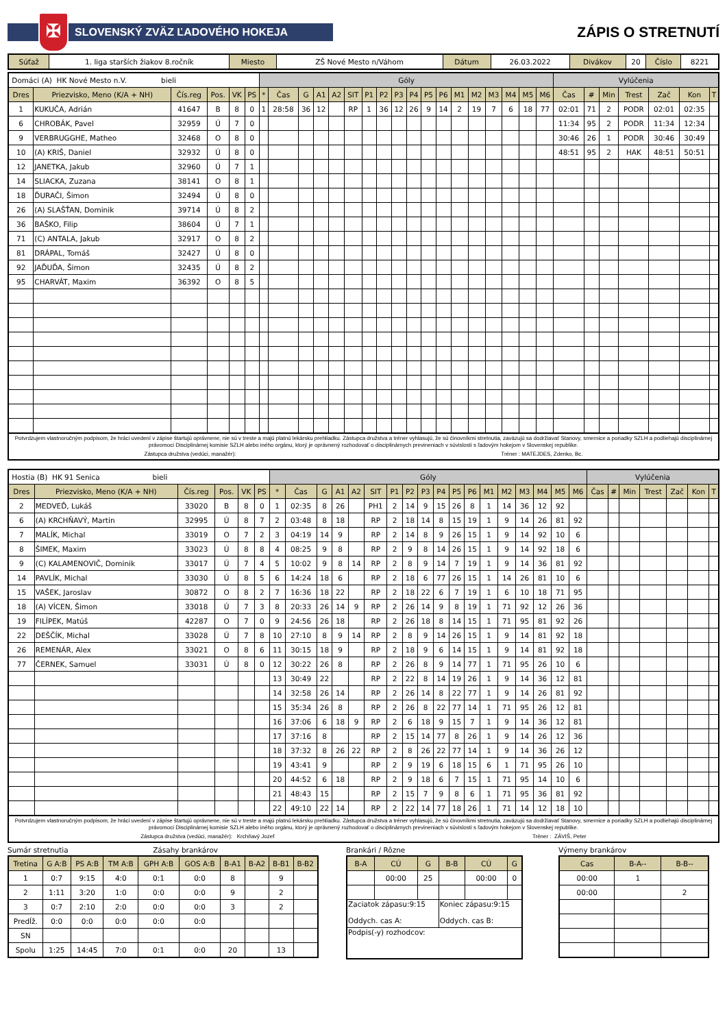✠
SLOVENSKÝ ZVÄZ ĽADOVÉHO HOKEJA
ZÁPIS O STRETNUTÍ
| Súťaž | 1. liga starších žiakov 8.ročník | Miesto | ZŠ Nové Mesto n/Váhom | Dátum | 26.03.2022 | Divákov | 20 | Číslo | 8221 |
| Domáci (A) HK Nové Mesto n.V. bieli | | | | | | Góly | | | | | | | | | | | | | | | | | | Vylúčenia | | | | | | |
| Dres | Priezvisko, Meno (K/A + NH) | Čís.reg | Pos. | VK | PS | * | Čas | G | A1 | A2 | SIT | P1 | P2 | P3 | P4 | P5 | P6 | M1 | M2 | M3 | M4 | M5 | M6 | Čas | # | Min | Trest | Zač | Kon | T |
| 1 | KUKUČA, Adrián | 41647 | B | 8 | 0 | 1 | 28:58 | 36 | 12 | | RP | 1 | 36 | 12 | 26 | 9 | 14 | 2 | 19 | 7 | 6 | 18 | 77 | 02:01 | 71 | 2 | PODR | 02:01 | 02:35 | |
| 6 | CHROBÁK, Pavel | 32959 | Ú | 7 | 0 | | | | | | | | | | | | | | | | | | | 11:34 | 95 | 2 | PODR | 11:34 | 12:34 | |
| 9 | VERBRUGGHE, Matheo | 32468 | O | 8 | 0 | | | | | | | | | | | | | | | | | | | 30:46 | 26 | 1 | PODR | 30:46 | 30:49 | |
| 10 | (A) KRIŠ, Daniel | 32932 | Ú | 8 | 0 | | | | | | | | | | | | | | | | | | | 48:51 | 95 | 2 | HAK | 48:51 | 50:51 | |
| 12 | JANETKA, Jakub | 32960 | Ú | 7 | 1 | | | | | | | | | | | | | | | | | | | | | | | | | |
| 14 | SLIACKA, Zuzana | 38141 | O | 8 | 1 | | | | | | | | | | | | | | | | | | | | | | | | | |
| 18 | ĎURAČI, Šimon | 32494 | Ú | 8 | 0 | | | | | | | | | | | | | | | | | | | | | | | | | |
| 26 | (A) SLAŠŤAN, Dominik | 39714 | Ú | 8 | 2 | | | | | | | | | | | | | | | | | | | | | | | | | |
| 36 | BAŠKO, Filip | 38604 | Ú | 7 | 1 | | | | | | | | | | | | | | | | | | | | | | | | | |
| 71 | (C) ANTALA, Jakub | 32917 | O | 8 | 2 | | | | | | | | | | | | | | | | | | | | | | | | | |
| 81 | DRÁPAL, Tomáš | 32427 | Ú | 8 | 0 | | | | | | | | | | | | | | | | | | | | | | | | | |
| 92 | JAĎUĎA, Šimon | 32435 | Ú | 8 | 2 | | | | | | | | | | | | | | | | | | | | | | | | | |
| 95 | CHARVÁT, Maxim | 36392 | O | 8 | 5 | | | | | | | | | | | | | | | | | | | | | | | | | |
Potvrdzujem vlastnoručným podpisom, že hráci uvedení v zápise štartujú oprávnene, nie sú v treste a majú platnú lekársku prehliadku. Zástupca družstva a tréner vyhlasujú, že sú činovníkmi stretnutia, zaväzujú sa dodržiavať Stanovy, smernice a poriadky SZLH a podliehajú disciplinárnej právomoci Disciplinárnej komisie SZLH alebo iného orgánu, ktorý je oprávnený rozhodovať o disciplinárnych previneniach v súvislosti s ľadovým hokejom v Slovenskej republike.
Zástupca družstva (vedúci, manažér): Tréner : MATEJDES, Zdenko, Bc.
| Hostia (B) HK 91 Senica bieli | | | | | | Góly | | | | | | | | | | | | | | | | | | Vylúčenia | | | | | | |
| Dres | Priezvisko, Meno (K/A + NH) | Čís.reg | Pos. | VK | PS | * | Čas | G | A1 | A2 | SIT | P1 | P2 | P3 | P4 | P5 | P6 | M1 | M2 | M3 | M4 | M5 | M6 | Čas | # | Min | Trest | Zač | Kon | T |
| 2 | MEDVEĎ, Lukáš | 33020 | B | 8 | 0 | 1 | 02:35 | 8 | 26 | | PH1 | 2 | 14 | 9 | 15 | 26 | 8 | 1 | 14 | 36 | 12 | 92 | | | | | | | | |
| 6 | (A) KRCHŇAVÝ, Martin | 32995 | Ú | 8 | 7 | 2 | 03:48 | 8 | 18 | | RP | 2 | 18 | 14 | 8 | 15 | 19 | 1 | 9 | 14 | 26 | 81 | 92 | | | | | | | |
| 7 | MALÍK, Michal | 33019 | O | 7 | 2 | 3 | 04:19 | 14 | 9 | | RP | 2 | 14 | 8 | 9 | 26 | 15 | 1 | 9 | 14 | 92 | 10 | 6 | | | | | | | |
| 8 | ŠIMEK, Maxim | 33023 | Ú | 8 | 8 | 4 | 08:25 | 9 | 8 | | RP | 2 | 9 | 8 | 14 | 26 | 15 | 1 | 9 | 14 | 92 | 18 | 6 | | | | | | | |
| 9 | (C) KALAMENOVIČ, Dominik | 33017 | Ú | 7 | 4 | 5 | 10:02 | 9 | 8 | 14 | RP | 2 | 8 | 9 | 14 | 7 | 19 | 1 | 9 | 14 | 36 | 81 | 92 | | | | | | | |
| 14 | PAVLÍK, Michal | 33030 | Ú | 8 | 5 | 6 | 14:24 | 18 | 6 | | RP | 2 | 18 | 6 | 77 | 26 | 15 | 1 | 14 | 26 | 81 | 10 | 6 | | | | | | | |
| 15 | VAŠEK, Jaroslav | 30872 | O | 8 | 2 | 7 | 16:36 | 18 | 22 | | RP | 2 | 18 | 22 | 6 | 7 | 19 | 1 | 6 | 10 | 18 | 71 | 95 | | | | | | | |
| 18 | (A) VÍCEN, Šimon | 33018 | Ú | 7 | 3 | 8 | 20:33 | 26 | 14 | 9 | RP | 2 | 26 | 14 | 9 | 8 | 19 | 1 | 71 | 92 | 12 | 26 | 36 | | | | | | | |
| 19 | FILÍPEK, Matúš | 42287 | O | 7 | 0 | 9 | 24:56 | 26 | 18 | | RP | 2 | 26 | 18 | 8 | 14 | 15 | 1 | 71 | 95 | 81 | 92 | 26 | | | | | | | |
| 22 | DEŠČÍK, Michal | 33028 | Ú | 7 | 8 | 10 | 27:10 | 8 | 9 | 14 | RP | 2 | 8 | 9 | 14 | 26 | 15 | 1 | 9 | 14 | 81 | 92 | 18 | | | | | | | |
| 26 | REMENÁR, Alex | 33021 | O | 8 | 6 | 11 | 30:15 | 18 | 9 | | RP | 2 | 18 | 9 | 6 | 14 | 15 | 1 | 9 | 14 | 81 | 92 | 18 | | | | | | | |
| 77 | ČERNEK, Samuel | 33031 | Ú | 8 | 0 | 12 | 30:22 | 26 | 8 | | RP | 2 | 26 | 8 | 9 | 14 | 77 | 1 | 71 | 95 | 26 | 10 | 6 | | | | | | | |
| | | | | | | 13 | 30:49 | 22 | | | RP | 2 | 22 | 8 | 14 | 19 | 26 | 1 | 9 | 14 | 36 | 12 | 81 | | | | | | | |
| | | | | | | 14 | 32:58 | 26 | 14 | | RP | 2 | 26 | 14 | 8 | 22 | 77 | 1 | 9 | 14 | 26 | 81 | 92 | | | | | | | |
| | | | | | | 15 | 35:34 | 26 | 8 | | RP | 2 | 26 | 8 | 22 | 77 | 14 | 1 | 71 | 95 | 26 | 12 | 81 | | | | | | | |
| | | | | | | 16 | 37:06 | 6 | 18 | 9 | RP | 2 | 6 | 18 | 9 | 15 | 7 | 1 | 9 | 14 | 36 | 12 | 81 | | | | | | | |
| | | | | | | 17 | 37:16 | 8 | | | RP | 2 | 15 | 14 | 77 | 8 | 26 | 1 | 9 | 14 | 26 | 12 | 36 | | | | | | | |
| | | | | | | 18 | 37:32 | 8 | 26 | 22 | RP | 2 | 8 | 26 | 22 | 77 | 14 | 1 | 9 | 14 | 36 | 26 | 12 | | | | | | | |
| | | | | | | 19 | 43:41 | 9 | | | RP | 2 | 9 | 19 | 6 | 18 | 15 | 6 | 1 | 71 | 95 | 26 | 10 | | | | | | | |
| | | | | | | 20 | 44:52 | 6 | 18 | | RP | 2 | 9 | 18 | 6 | 7 | 15 | 1 | 71 | 95 | 14 | 10 | 6 | | | | | | | |
| | | | | | | 21 | 48:43 | 15 | | | RP | 2 | 15 | 7 | 9 | 8 | 6 | 1 | 71 | 95 | 36 | 81 | 92 | | | | | | | |
| | | | | | | 22 | 49:10 | 22 | 14 | | RP | 2 | 22 | 14 | 77 | 18 | 26 | 1 | 71 | 14 | 12 | 18 | 10 | | | | | | | |
Potvrdzujem vlastnoručným podpisom, že hráci uvedení v zápise štartujú oprávnene, nie sú v treste a majú platnú lekársku prehliadku. Zástupca družstva a tréner vyhlasujú, že sú činovníkmi stretnutia, zaväzujú sa dodržiavať Stanovy, smernice a poriadky SZLH a podliehajú disciplinárnej právomoci Disciplinárnej komisie SZLH alebo iného orgánu, ktorý je oprávnený rozhodovať o disciplinárnych previneniach v súvislosti s ľadovým hokejom v Slovenskej republike.
Zástupca družstva (vedúci, manažér): Krchňavý Jozef Tréner : ZÁVIŠ, Peter
Sumár stretnutia Zásahy brankárov
| Tretina | G A:B | PS A:B | TM A:B | GPH A:B | GOS A:B | B-A1 | B-A2 | B-B1 | B-B2 |
| --- | --- | --- | --- | --- | --- | --- | --- | --- | --- |
| 1 | 0:7 | 9:15 | 4:0 | 0:1 | 0:0 | 8 | | 9 | |
| 2 | 1:11 | 3:20 | 1:0 | 0:0 | 0:0 | 9 | | 2 | |
| 3 | 0:7 | 2:10 | 2:0 | 0:0 | 0:0 | 3 | | 2 | |
| Predĺž. | 0:0 | 0:0 | 0:0 | 0:0 | 0:0 | | | | |
| SN | | | | | | | | | |
| Spolu | 1:25 | 14:45 | 7:0 | 0:1 | 0:0 | 20 | | 13 | |
Brankári / Rôzne
| B-A | CÚ | G | B-B | CÚ | G |
| --- | --- | --- | --- | --- | --- |
| | 00:00 | 25 | | 00:00 | 0 |
| Zaciatok zápasu:9:15 Oddych. cas A: | | | Koniec zápasu:9:15 Oddych. cas B: | | |
| Podpis(-y) rozhodcov: | | | | | |
Výmeny brankárov
| Cas | B-A-- | B-B-- |
| --- | --- | --- |
| 00:00 | 1 | |
| 00:00 | | 2 |